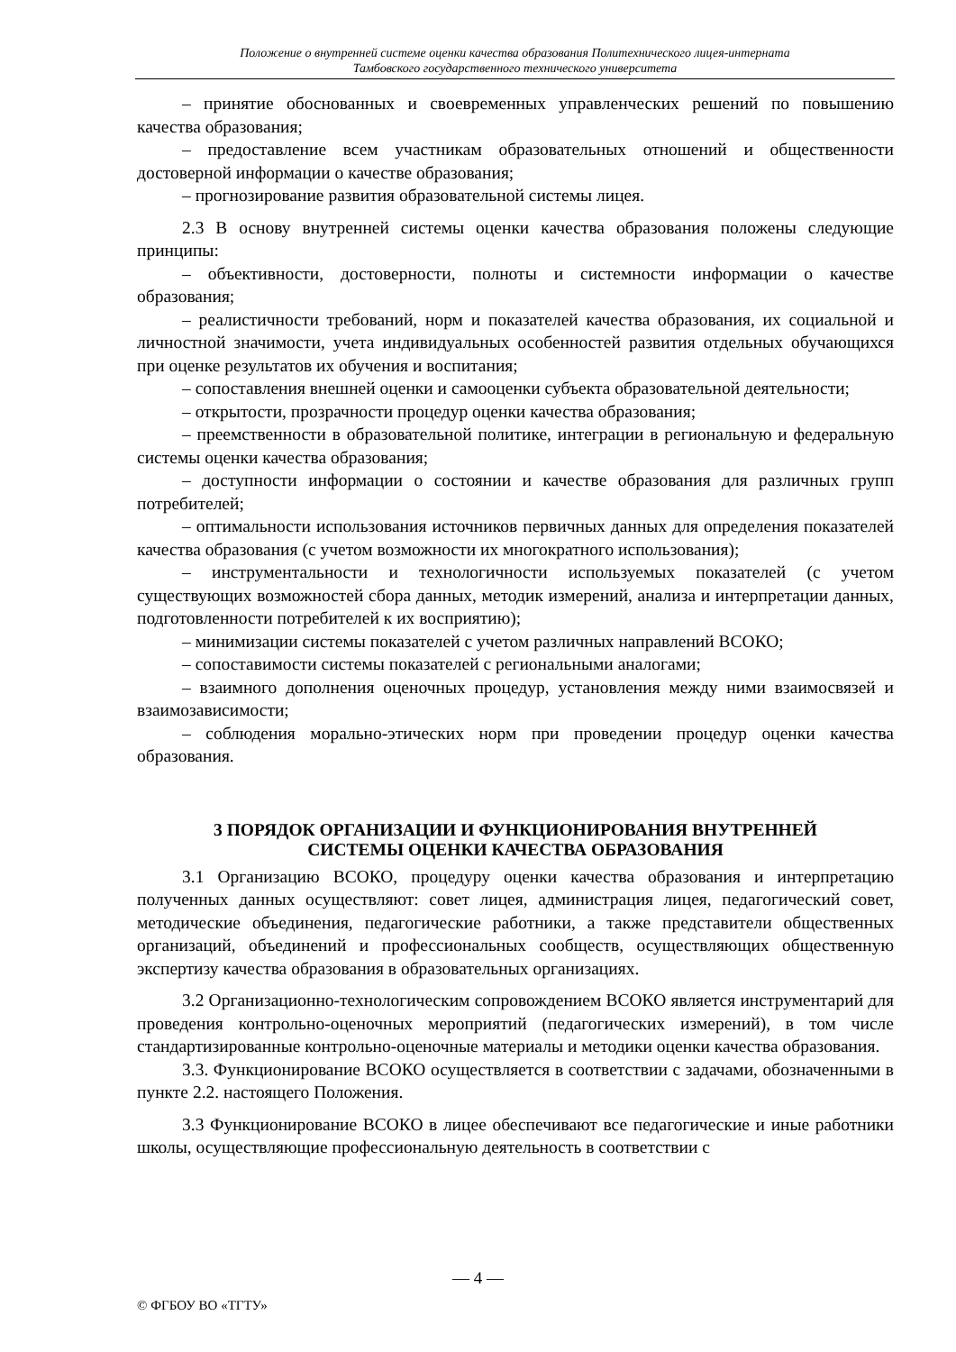Положение о внутренней системе оценки качества образования Политехнического лицея-интерната
Тамбовского государственного технического университета
– принятие обоснованных и своевременных управленческих решений по повышению качества образования;
– предоставление всем участникам образовательных отношений и общественности достоверной информации о качестве образования;
– прогнозирование развития образовательной системы лицея.
2.3 В основу внутренней системы оценки качества образования положены следующие принципы:
– объективности, достоверности, полноты и системности информации о качестве образования;
– реалистичности требований, норм и показателей качества образования, их социальной и личностной значимости, учета индивидуальных особенностей развития отдельных обучающихся при оценке результатов их обучения и воспитания;
– сопоставления внешней оценки и самооценки субъекта образовательной деятельности;
– открытости, прозрачности процедур оценки качества образования;
– преемственности в образовательной политике, интеграции в региональную и федеральную системы оценки качества образования;
– доступности информации о состоянии и качестве образования для различных групп потребителей;
– оптимальности использования источников первичных данных для определения показателей качества образования (с учетом возможности их многократного использования);
– инструментальности и технологичности используемых показателей (с учетом существующих возможностей сбора данных, методик измерений, анализа и интерпретации данных, подготовленности потребителей к их восприятию);
– минимизации системы показателей с учетом различных направлений ВСОКО;
– сопоставимости системы показателей с региональными аналогами;
– взаимного дополнения оценочных процедур, установления между ними взаимосвязей и взаимозависимости;
– соблюдения морально-этических норм при проведении процедур оценки качества образования.
3 ПОРЯДОК ОРГАНИЗАЦИИ И ФУНКЦИОНИРОВАНИЯ ВНУТРЕННЕЙ
СИСТЕМЫ ОЦЕНКИ КАЧЕСТВА ОБРАЗОВАНИЯ
3.1 Организацию ВСОКО, процедуру оценки качества образования и интерпретацию полученных данных осуществляют: совет лицея, администрация лицея, педагогический совет, методические объединения, педагогические работники, а также представители общественных организаций, объединений и профессиональных сообществ, осуществляющих общественную экспертизу качества образования в образовательных организациях.
3.2 Организационно-технологическим сопровождением ВСОКО является инструментарий для проведения контрольно-оценочных мероприятий (педагогических измерений), в том числе стандартизированные контрольно-оценочные материалы и методики оценки качества образования.
3.3. Функционирование ВСОКО осуществляется в соответствии с задачами, обозначенными в пункте 2.2. настоящего Положения.
3.3 Функционирование ВСОКО в лицее обеспечивают все педагогические и иные работники школы, осуществляющие профессиональную деятельность в соответствии с
— 4 —
© ФГБОУ ВО «ТГТУ»